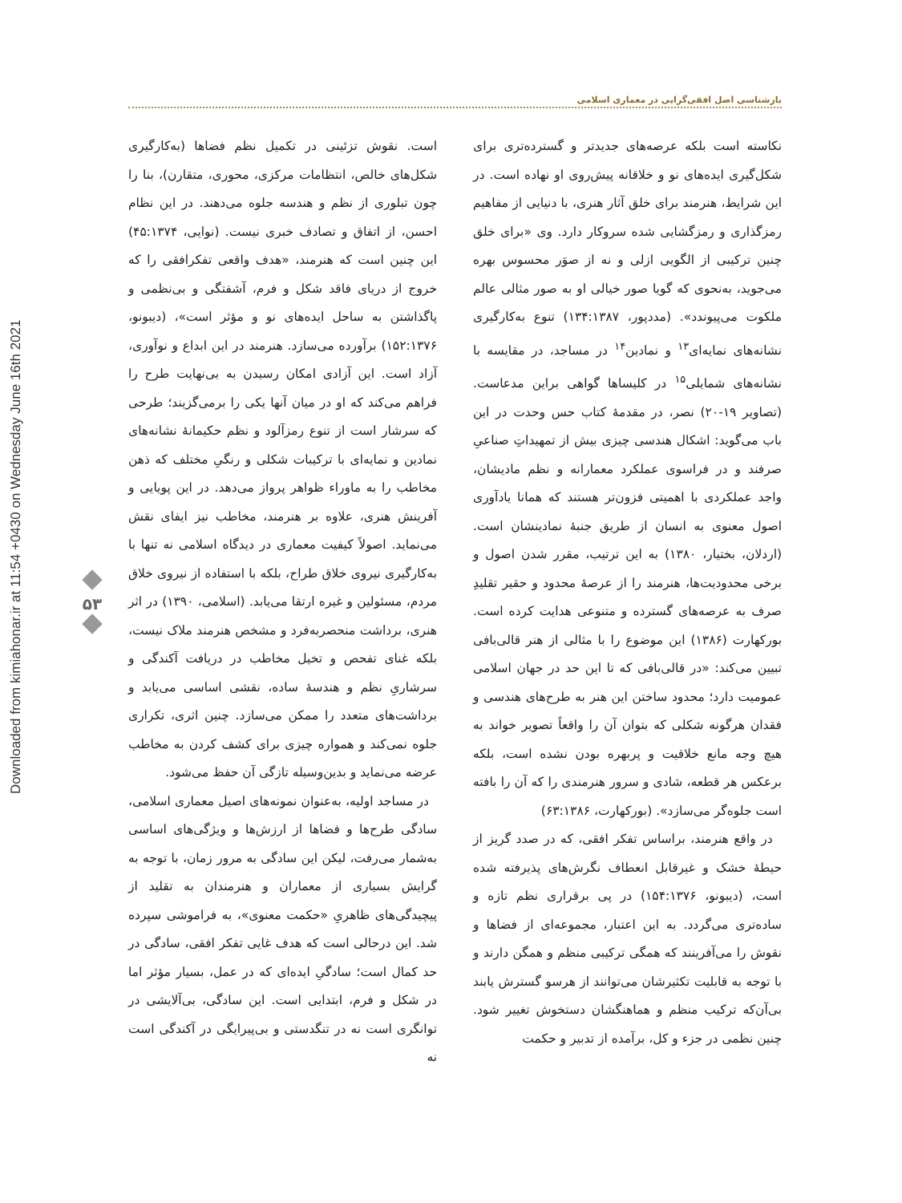Downloaded from kimiahonar.ir at 11:54 +0430 on Wednesday June 16th 2021
بازشناسی اصل افقی‌گرایی در معماری اسلامی
۵۳
نکاسته است بلکه عرصه‌های جدیدتر و گسترده‌تری برای شکل‌گیری ایده‌های نو و خلاقانه پیش‌روی او نهاده است. در این شرایط، هنرمند برای خلق آثار هنری، با دنیایی از مفاهیم رمزگذاری و رمزگشایی شده سروکار دارد. وی «برای خلق چنین ترکیبی از الگویی ازلی و نه از صوَر محسوس بهره می‌جوید، به‌نحوی که گویا صور خیالی او به صور مثالی عالم ملکوت می‌پیوندد». (مددپور، ۱۳۴:۱۳۸۷) تنوع به‌کارگیری نشانه‌های نمایه‌ای<sup>۱۳</sup> و نمادین<sup>۱۴</sup> در مساجد، در مقایسه با نشانه‌های شمایلی<sup>۱۵</sup> در کلیساها گواهی براین مدعاست. (تصاویر ۱۹-۲۰) نصر، در مقدمۀ کتاب حس وحدت در این باب می‌گوید: اشکال هندسی چیزی بیش از تمهیداتِ صناعیِ صرفند و در فراسوی عملکرد معمارانه و نظم مادیشان، واجد عملکردی با اهمیتی فزون‌تر هستند که همانا یادآوری اصول معنوی به انسان از طریق جنبۀ نمادینشان است. (اردلان، بختیار، ۱۳۸۰) به این ترتیب، مقرر شدن اصول و برخی محدودیت‌ها، هنرمند را از عرصۀ محدود و حقیر تقلیدِ صرف به عرصه‌های گسترده و متنوعی هدایت کرده است. بورکهارت (۱۳۸۶) این موضوع را با مثالی از هنر قالی‌بافی تبیین می‌کند: «در قالی‌بافی که تا این حد در جهان اسلامی عمومیت دارد؛ محدود ساختن این هنر به طرح‌های هندسی و فقدان هرگونه شکلی که بتوان آن را واقعاً تصویر خواند به هیچ وجه مانع خلاقیت و پربهره بودن نشده است، بلکه برعکس هر قطعه، شادی و سرور هنرمندی را که آن را بافته است جلوه‌گر می‌سازد». (بورکهارت، ۶۳:۱۳۸۶)
در واقع هنرمند، براساس تفکر افقی، که در صدد گریز از حیطۀ خشک و غیرقابل انعطاف نگرش‌های پذیرفته شده است، (دیبونو، ۱۵۴:۱۳۷۶) در پی برقراری نظم تازه و ساده‌تری می‌گردد. به این اعتبار، مجموعه‌ای از فضاها و نقوش را می‌آفرینند که همگی ترکیبی منظم و همگن دارند و با توجه به قابلیت تکثیرشان می‌توانند از هرسو گسترش یابند بی‌آن‌که ترکیب منظم و هماهنگشان دستخوش تغییر شود. چنین نظمی در جزء و کل، برآمده از تدبیر و حکمت
است. نقوش تزئینی در تکمیل نظم فضاها (به‌کارگیری شکل‌های خالص، انتظامات مرکزی، محوری، متقارن)، بنا را چون تبلوری از نظم و هندسه جلوه می‌دهند. در این نظام احسن، از اتفاق و تصادف خبری نیست. (نوایی، ۴۵:۱۳۷۴) این چنین است که هنرمند، «هدف واقعی تفکرافقی را که خروج از دریای فاقد شکل و فرم، آشفتگی و بی‌نظمی و پاگذاشتن به ساحل ایده‌های نو و مؤثر است»، (دیبونو، ۱۵۲:۱۳۷۶) برآورده می‌سازد. هنرمند در این ابداع و نوآوری، آزاد است. این آزادی امکان رسیدن به بی‌نهایت طرح را فراهم می‌کند که او در میان آنها یکی را برمی‌گزیند؛ طرحی که سرشار است از تنوع رمزآلود و نظم حکیمانۀ نشانه‌های نمادین و نمایه‌ای با ترکیبات شکلی و رنگیِ مختلف که ذهن مخاطب را به ماوراء ظواهر پرواز می‌دهد. در این پویایی و آفرینش هنری، علاوه بر هنرمند، مخاطب نیز ایفای نقش می‌نماید. اصولاً کیفیت معماری در دیدگاه اسلامی نه تنها با به‌کارگیری نیروی خلاق طراح، بلکه با استفاده از نیروی خلاق مردم، مسئولین و غیره ارتقا می‌یابد. (اسلامی، ۱۳۹۰) در اثر هنری، برداشت منحصربه‌فرد و مشخص هنرمند ملاک نیست، بلکه غنای تفحص و تخیل مخاطب در دریافت آکندگی و سرشاریِ نظم و هندسۀ ساده، نقشی اساسی می‌یابد و برداشت‌های متعدد را ممکن می‌سازد. چنین اثری، تکراری جلوه نمی‌کند و همواره چیزی برای کشف کردن به مخاطب عرضه می‌نماید و بدین‌وسیله تازگی آن حفظ می‌شود.
در مساجد اولیه، به‌عنوان نمونه‌های اصیل معماری اسلامی، سادگی طرح‌ها و فضاها از ارزش‌ها و ویژگی‌های اساسی به‌شمار می‌رفت، لیکن این سادگی به مرور زمان، با توجه به گرایش بسیاری از معماران و هنرمندان به تقلید از پیچیدگی‌های ظاهریِ «حکمت معنوی»، به فراموشی سپرده شد. این درحالی است که هدف غایی تفکر افقی، سادگی در حد کمال است؛ سادگیِ ایده‌ای که در عمل، بسیار مؤثر اما در شکل و فرم، ابتدایی است. این سادگی، بی‌آلایشی در توانگری است نه در تنگدستی و بی‌پیرایگی در آکندگی است نه